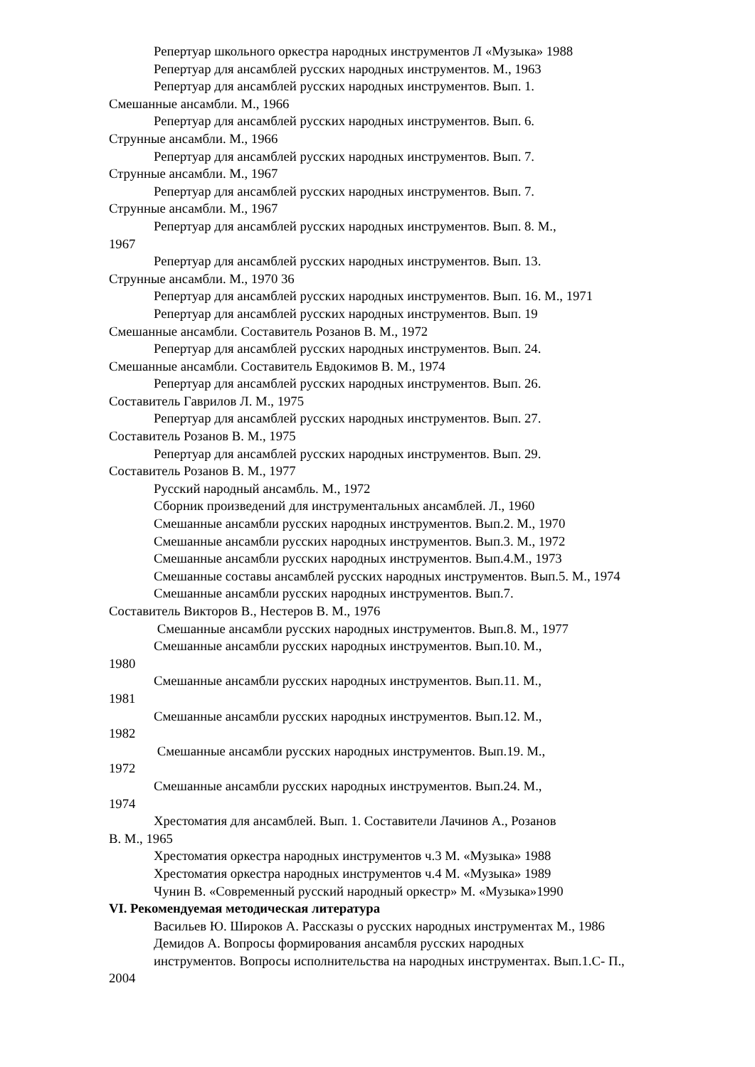Репертуар школьного оркестра народных инструментов Л «Музыка» 1988
Репертуар для ансамблей русских народных инструментов. М., 1963
Репертуар для ансамблей русских народных инструментов. Вып. 1.
Смешанные ансамбли. М., 1966
Репертуар для ансамблей русских народных инструментов. Вып. 6.
Струнные ансамбли. М., 1966
Репертуар для ансамблей русских народных инструментов. Вып. 7.
Струнные ансамбли. М., 1967
Репертуар для ансамблей русских народных инструментов. Вып. 7.
Струнные ансамбли. М., 1967
Репертуар для ансамблей русских народных инструментов. Вып. 8. М.,
1967
Репертуар для ансамблей русских народных инструментов. Вып. 13.
Струнные ансамбли. М., 1970 36
Репертуар для ансамблей русских народных инструментов. Вып. 16. М., 1971
Репертуар для ансамблей русских народных инструментов. Вып. 19
Смешанные ансамбли. Составитель Розанов В. М., 1972
Репертуар для ансамблей русских народных инструментов. Вып. 24.
Смешанные ансамбли. Составитель Евдокимов В. М., 1974
Репертуар для ансамблей русских народных инструментов. Вып. 26.
Составитель Гаврилов Л. М., 1975
Репертуар для ансамблей русских народных инструментов. Вып. 27.
Составитель Розанов В. М., 1975
Репертуар для ансамблей русских народных инструментов. Вып. 29.
Составитель Розанов В. М., 1977
Русский народный ансамбль. М., 1972
Сборник произведений для инструментальных ансамблей. Л., 1960
Смешанные ансамбли русских народных инструментов. Вып.2. М., 1970
Смешанные ансамбли русских народных инструментов. Вып.3. М., 1972
Смешанные ансамбли русских народных инструментов. Вып.4.М., 1973
Смешанные составы ансамблей русских народных инструментов. Вып.5. М., 1974
Смешанные ансамбли русских народных инструментов. Вып.7.
Составитель Викторов В., Нестеров В. М., 1976
Смешанные ансамбли русских народных инструментов. Вып.8. М., 1977
Смешанные ансамбли русских народных инструментов. Вып.10. М.,
1980
Смешанные ансамбли русских народных инструментов. Вып.11. М.,
1981
Смешанные ансамбли русских народных инструментов. Вып.12. М.,
1982
Смешанные ансамбли русских народных инструментов. Вып.19. М.,
1972
Смешанные ансамбли русских народных инструментов. Вып.24. М.,
1974
Хрестоматия для ансамблей. Вып. 1. Составители Лачинов А., Розанов
В. М., 1965
Хрестоматия оркестра народных инструментов ч.3 М. «Музыка» 1988
Хрестоматия оркестра народных инструментов ч.4 М. «Музыка» 1989
Чунин В. «Современный русский народный оркестр» М. «Музыка»1990
VI. Рекомендуемая методическая литература
Васильев Ю. Широков А. Рассказы о русских народных инструментах М., 1986
Демидов А. Вопросы формирования ансамбля русских народных
инструментов. Вопросы исполнительства на народных инструментах. Вып.1.С- П.,
2004